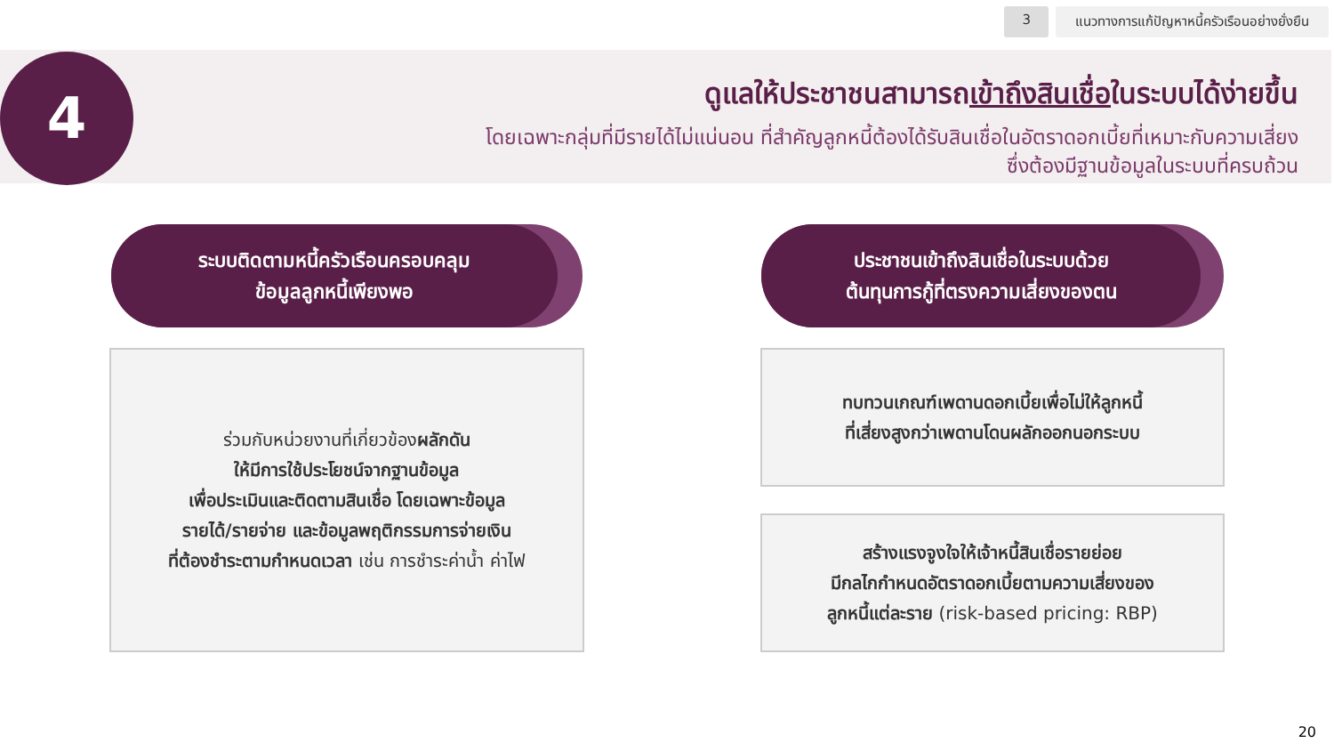3 แนวทางการแก้ปัญหาหนี้ครัวเรือนอย่างยั่งยืน
4
ดูแลให้ประชาชนสามารถเข้าถึงสินเชื่อในระบบได้ง่ายขึ้น
โดยเฉพาะกลุ่มที่มีรายได้ไม่แน่นอน ที่สำคัญลูกหนี้ต้องได้รับสินเชื่อในอัตราดอกเบี้ยที่เหมาะกับความเสี่ยง
ซึ่งต้องมีฐานข้อมูลในระบบที่ครบถ้วน
ระบบติดตามหนี้ครัวเรือนครอบคลุม
ข้อมูลลูกหนี้เพียงพอ
ประชาชนเข้าถึงสินเชื่อในระบบด้วย
ต้นทุนการกู้ที่ตรงความเสี่ยงของตน
ร่วมกับหน่วยงานที่เกี่ยวข้องผลักดัน
ให้มีการใช้ประโยชน์จากฐานข้อมูล
เพื่อประเมินและติดตามสินเชื่อ โดยเฉพาะข้อมูล
รายได้/รายจ่าย และข้อมูลพฤติกรรมการจ่ายเงิน
ที่ต้องชำระตามกำหนดเวลา เช่น การชำระค่าน้ำ ค่าไฟ
ทบทวนเกณฑ์เพดานดอกเบี้ยเพื่อไม่ให้ลูกหนี้
ที่เสี่ยงสูงกว่าเพดานโดนผลักออกนอกระบบ
สร้างแรงจูงใจให้เจ้าหนี้สินเชื่อรายย่อย
มีกลไกกำหนดอัตราดอกเบี้ยตามความเสี่ยงของ
ลูกหนี้แต่ละราย (risk-based pricing: RBP)
20